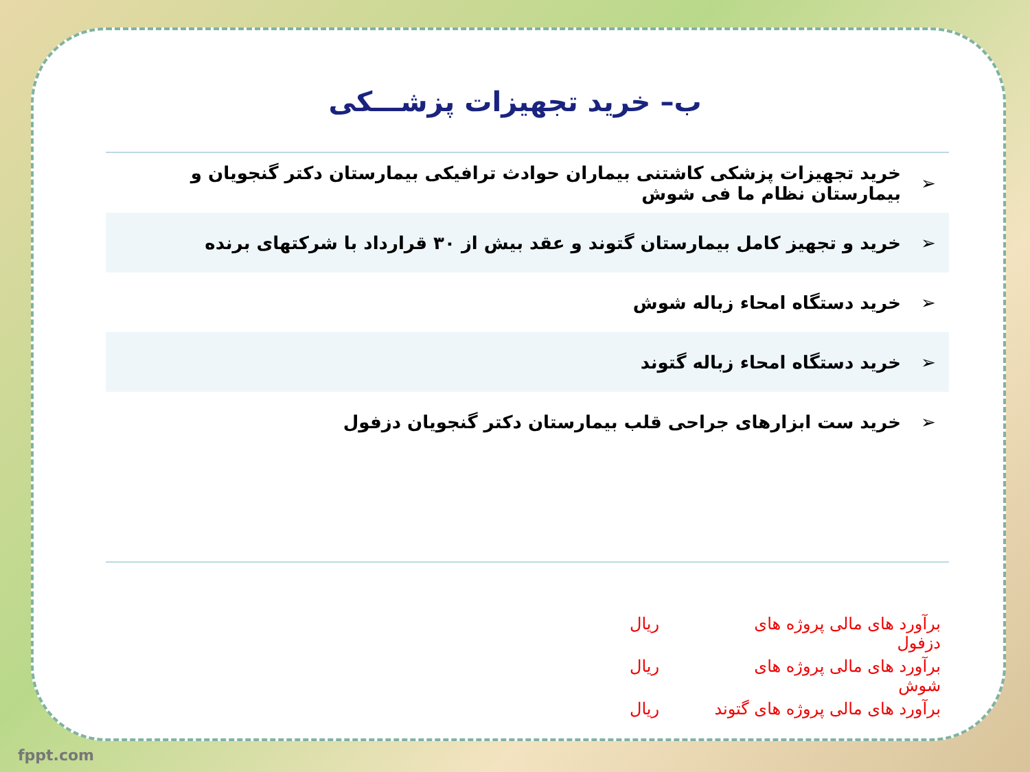ب– خرید تجهیزات پزشـــکی
| ➢ | خرید تجهیزات پزشکی کاشتنی بیماران حوادث ترافیکی بیمارستان دکتر گنجویان و بیمارستان نظام ما فی شوش |
| ➢ | خرید و تجهیز کامل بیمارستان گتوند و عقد بیش از ۳۰ قرارداد با شرکتهای برنده |
| ➢ | خرید دستگاه امحاء زباله شوش |
| ➢ | خرید دستگاه امحاء زباله گتوند |
| ➢ | خرید ست ابزارهای جراحی قلب بیمارستان دکتر گنجویان دزفول |
برآورد های مالی پروژه های دزفول ریال
برآورد های مالی پروژه های شوش ریال
برآورد های مالی پروژه های گتوند ریال
fppt.com